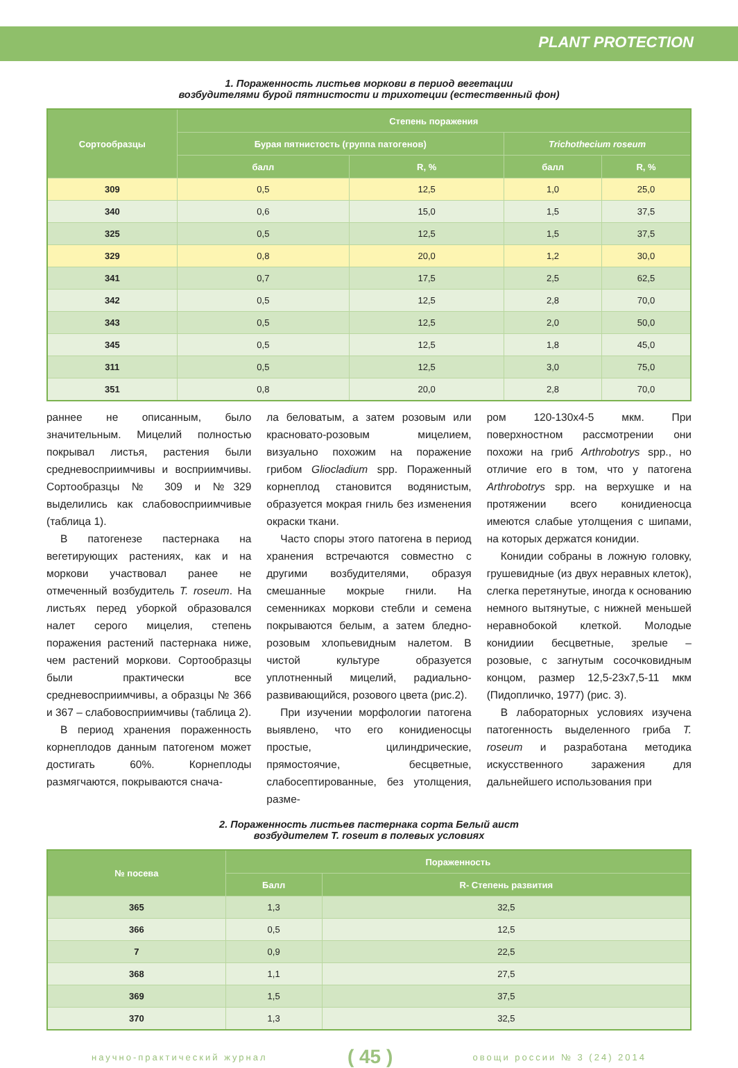PLANT PROTECTION
1. Пораженность листьев моркови в период вегетации
возбудителями бурой пятнистости и трихотеции (естественный фон)
| Сортообразцы | Степень поражения | | | |
| --- | --- | --- | --- | --- |
| | Бурая пятнистость (группа патогенов) | | Trichothecium roseum | |
| | балл | R, % | балл | R, % |
| 309 | 0,5 | 12,5 | 1,0 | 25,0 |
| 340 | 0,6 | 15,0 | 1,5 | 37,5 |
| 325 | 0,5 | 12,5 | 1,5 | 37,5 |
| 329 | 0,8 | 20,0 | 1,2 | 30,0 |
| 341 | 0,7 | 17,5 | 2,5 | 62,5 |
| 342 | 0,5 | 12,5 | 2,8 | 70,0 |
| 343 | 0,5 | 12,5 | 2,0 | 50,0 |
| 345 | 0,5 | 12,5 | 1,8 | 45,0 |
| 311 | 0,5 | 12,5 | 3,0 | 75,0 |
| 351 | 0,8 | 20,0 | 2,8 | 70,0 |
раннее не описанным, было значительным. Мицелий полностью покрывал листья, растения были средневосприимчивы и восприимчивы. Сортообразцы № 309 и №329 выделились как слабовосприимчивые (таблица 1).
В патогенезе пастернака на вегетирующих растениях, как и на моркови участвовал ранее не отмеченный возбудитель T. roseum. На листьях перед уборкой образовался налет серого мицелия, степень поражения растений пастернака ниже, чем растений моркови. Сортообразцы были практически все средневосприимчивы, а образцы № 366 и 367 – слабовосприимчивы (таблица 2).
В период хранения пораженность корнеплодов данным патогеном может достигать 60%. Корнеплоды размягчаются, покрываются снача-
ла беловатым, а затем розовым или красновато-розовым мицелием, визуально похожим на поражение грибом Gliocladium spp. Пораженный корнеплод становится водянистым, образуется мокрая гниль без изменения окраски ткани.
Часто споры этого патогена в период хранения встречаются совместно с другими возбудителями, образуя смешанные мокрые гнили. На семенниках моркови стебли и семена покрываются белым, а затем бледно-розовым хлопьевидным налетом. В чистой культуре образуется уплотненный мицелий, радиально-развивающийся, розового цвета (рис.2).
При изучении морфологии патогена выявлено, что его конидиеносцы простые, цилиндрические, прямостоячие, бесцветные, слабосептированные, без утолщения, разме-
ром 120-130х4-5 мкм. При поверхностном рассмотрении они похожи на гриб Arthrobotrys spp., но отличие его в том, что у патогена Arthrobotrys spp. на верхушке и на протяжении всего конидиеносца имеются слабые утолщения с шипами, на которых держатся конидии.
Конидии собраны в ложную головку, грушевидные (из двух неравных клеток), слегка перетянутые, иногда к основанию немного вытянутые, с нижней меньшей неравнобокой клеткой. Молодые конидиии бесцветные, зрелые – розовые, с загнутым сосочковидным концом, размер 12,5-23х7,5-11 мкм (Пидопличко, 1977) (рис. 3).
В лабораторных условиях изучена патогенность выделенного гриба T. roseum и разработана методика искусственного заражения для дальнейшего использования при
2. Пораженность листьев пастернака сорта Белый аист
возбудителем T. roseum в полевых условиях
| № посева | Пораженность | |
| --- | --- | --- |
| | Балл | R- Степень развития |
| 365 | 1,3 | 32,5 |
| 366 | 0,5 | 12,5 |
| 7 | 0,9 | 22,5 |
| 368 | 1,1 | 27,5 |
| 369 | 1,5 | 37,5 |
| 370 | 1,3 | 32,5 |
научно-практический журнал ( 45 ) овощи россии № 3 (24) 2014